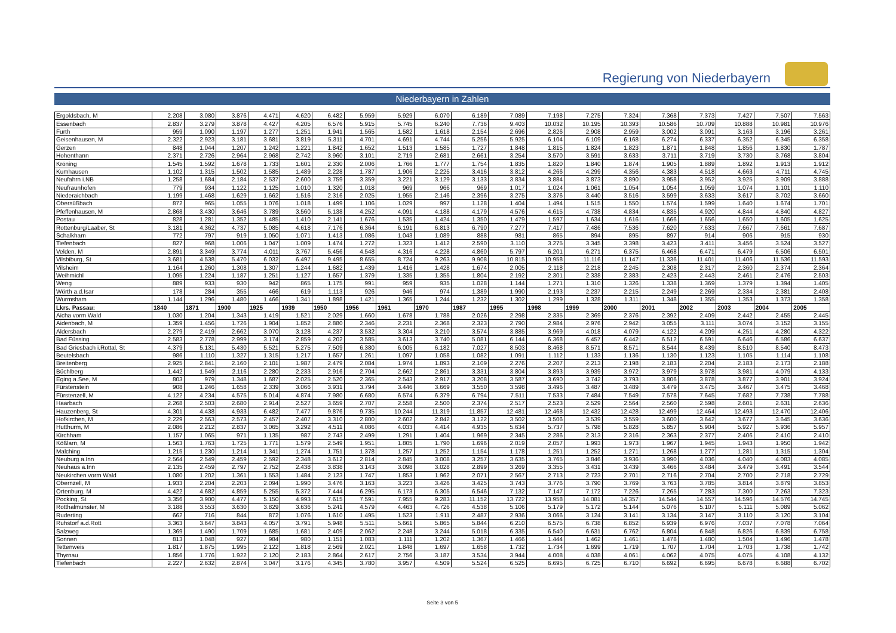Regierung von Niederbayern
Niederbayern in Zahlen
| Ergoldsbach, M | 2.208 | 3.080 | 3.876 | 4.471 | 4.620 | 6.482 | 5.959 | 5.929 | 6.070 | 6.189 | 7.089 | 7.198 | 7.275 | 7.324 | 7.368 | 7.373 | 7.427 | 7.507 | 7.563 |
| Essenbach | 2.837 | 3.279 | 3.878 | 4.427 | 4.205 | 6.576 | 5.915 | 5.745 | 6.240 | 7.736 | 9.403 | 10.032 | 10.195 | 10.393 | 10.586 | 10.709 | 10.888 | 10.981 | 10.976 |
| Furth | 959 | 1.090 | 1.197 | 1.277 | 1.251 | 1.941 | 1.565 | 1.582 | 1.618 | 2.154 | 2.696 | 2.826 | 2.908 | 2.959 | 3.002 | 3.091 | 3.163 | 3.196 | 3.261 |
| Geisenhausen, M | 2.322 | 2.923 | 3.181 | 3.681 | 3.819 | 5.311 | 4.701 | 4.691 | 4.744 | 5.256 | 5.925 | 6.104 | 6.109 | 6.168 | 6.274 | 6.337 | 6.352 | 6.345 | 6.358 |
| Gerzen | 848 | 1.044 | 1.207 | 1.242 | 1.221 | 1.842 | 1.652 | 1.513 | 1.585 | 1.727 | 1.848 | 1.815 | 1.824 | 1.823 | 1.871 | 1.848 | 1.856 | 1.830 | 1.787 |
| Hohenthann | 2.371 | 2.726 | 2.964 | 2.968 | 2.742 | 3.960 | 3.101 | 2.719 | 2.681 | 2.661 | 3.254 | 3.570 | 3.591 | 3.633 | 3.711 | 3.719 | 3.730 | 3.768 | 3.804 |
| Kröning | 1.545 | 1.592 | 1.678 | 1.733 | 1.601 | 2.330 | 2.006 | 1.766 | 1.777 | 1.754 | 1.835 | 1.820 | 1.840 | 1.874 | 1.905 | 1.889 | 1.892 | 1.913 | 1.912 |
| Kumhausen | 1.102 | 1.315 | 1.502 | 1.585 | 1.489 | 2.228 | 1.787 | 1.906 | 2.225 | 3.416 | 3.812 | 4.266 | 4.299 | 4.356 | 4.383 | 4.518 | 4.663 | 4.711 | 4.745 |
| Neufahrn i.NB | 1.258 | 1.684 | 2.184 | 2.537 | 2.600 | 3.759 | 3.359 | 3.221 | 3.129 | 3.133 | 3.834 | 3.884 | 3.873 | 3.890 | 3.958 | 3.952 | 3.925 | 3.909 | 3.888 |
| Neufraunhofen | 779 | 934 | 1.122 | 1.125 | 1.010 | 1.320 | 1.018 | 969 | 966 | 969 | 1.017 | 1.024 | 1.061 | 1.054 | 1.054 | 1.059 | 1.074 | 1.101 | 1.110 |
| Niederaichbach | 1.199 | 1.468 | 1.629 | 1.662 | 1.516 | 2.316 | 2.025 | 1.955 | 2.146 | 2.396 | 3.275 | 3.376 | 3.440 | 3.516 | 3.599 | 3.633 | 3.617 | 3.702 | 3.660 |
| Obersüßbach | 872 | 965 | 1.055 | 1.076 | 1.018 | 1.499 | 1.106 | 1.029 | 997 | 1.128 | 1.404 | 1.494 | 1.515 | 1.550 | 1.574 | 1.599 | 1.640 | 1.674 | 1.701 |
| Pfeffenhausen, M | 2.868 | 3.430 | 3.646 | 3.789 | 3.560 | 5.138 | 4.252 | 4.091 | 4.188 | 4.179 | 4.576 | 4.615 | 4.738 | 4.834 | 4.835 | 4.920 | 4.844 | 4.840 | 4.827 |
| Postau | 828 | 1.281 | 1.352 | 1.485 | 1.410 | 2.141 | 1.676 | 1.535 | 1.424 | 1.350 | 1.479 | 1.597 | 1.634 | 1.616 | 1.666 | 1.656 | 1.650 | 1.605 | 1.625 |
| Rottenburg/Laaber, St | 3.181 | 4.362 | 4.737 | 5.085 | 4.618 | 7.176 | 6.364 | 6.191 | 6.813 | 6.790 | 7.277 | 7.417 | 7.486 | 7.536 | 7.620 | 7.633 | 7.667 | 7.661 | 7.687 |
| Schalkham | 772 | 797 | 919 | 1.050 | 1.071 | 1.413 | 1.086 | 1.043 | 1.089 | 888 | 981 | 865 | 894 | 895 | 897 | 914 | 906 | 915 | 930 |
| Tiefenbach | 827 | 968 | 1.006 | 1.047 | 1.009 | 1.474 | 1.272 | 1.323 | 1.412 | 2.590 | 3.110 | 3.275 | 3.345 | 3.398 | 3.423 | 3.411 | 3.456 | 3.524 | 3.527 |
| Velden, M | 2.891 | 3.349 | 3.774 | 4.011 | 3.767 | 5.456 | 4.548 | 4.316 | 4.228 | 4.860 | 5.797 | 6.201 | 6.271 | 6.375 | 6.468 | 6.471 | 6.479 | 6.506 | 6.501 |
| Vilsbiburg, St | 3.681 | 4.538 | 5.470 | 6.032 | 6.497 | 9.495 | 8.655 | 8.724 | 9.263 | 9.908 | 10.815 | 10.958 | 11.116 | 11.147 | 11.336 | 11.401 | 11.406 | 11.536 | 11.593 |
| Vilsheim | 1.164 | 1.260 | 1.308 | 1.307 | 1.244 | 1.682 | 1.439 | 1.416 | 1.428 | 1.674 | 2.005 | 2.118 | 2.218 | 2.245 | 2.308 | 2.317 | 2.360 | 2.374 | 2.364 |
| Weihmichl | 1.095 | 1.224 | 1.187 | 1.251 | 1.127 | 1.657 | 1.379 | 1.335 | 1.355 | 1.804 | 2.192 | 2.301 | 2.338 | 2.383 | 2.423 | 2.443 | 2.461 | 2.476 | 2.503 |
| Weng | 889 | 933 | 930 | 942 | 865 | 1.175 | 991 | 959 | 935 | 1.028 | 1.144 | 1.271 | 1.310 | 1.326 | 1.338 | 1.369 | 1.379 | 1.394 | 1.405 |
| Wörth a.d.Isar | 178 | 284 | 355 | 466 | 619 | 1.113 | 926 | 946 | 974 | 1.389 | 1.990 | 2.193 | 2.237 | 2.215 | 2.249 | 2.269 | 2.334 | 2.381 | 2.408 |
| Wurmsham | 1.144 | 1.296 | 1.480 | 1.466 | 1.341 | 1.898 | 1.421 | 1.365 | 1.244 | 1.232 | 1.302 | 1.299 | 1.328 | 1.311 | 1.348 | 1.355 | 1.353 | 1.373 | 1.358 |
| Lkrs. Passau: | 1840 | 1871 | 1900 | 1925 | 1939 | 1950 | 1956 | 1961 | 1970 | 1987 | 1995 | 1998 | 1999 | 2000 | 2001 | 2002 | 2003 | 2004 | 2005 |
| Aicha vorm Wald | 1.030 | 1.204 | 1.343 | 1.419 | 1.521 | 2.029 | 1.660 | 1.678 | 1.788 | 2.026 | 2.298 | 2.335 | 2.369 | 2.376 | 2.392 | 2.409 | 2.442 | 2.455 | 2.445 |
| Aidenbach, M | 1.359 | 1.456 | 1.726 | 1.904 | 1.852 | 2.880 | 2.346 | 2.231 | 2.368 | 2.323 | 2.790 | 2.984 | 2.976 | 2.942 | 3.055 | 3.111 | 3.074 | 3.152 | 3.155 |
| Aldersbach | 2.279 | 2.419 | 2.662 | 3.070 | 3.128 | 4.237 | 3.532 | 3.304 | 3.210 | 3.574 | 3.885 | 3.969 | 4.018 | 4.079 | 4.122 | 4.209 | 4.251 | 4.280 | 4.322 |
| Bad Füssing | 2.583 | 2.778 | 2.999 | 3.174 | 2.859 | 4.202 | 3.585 | 3.613 | 3.740 | 5.081 | 6.144 | 6.368 | 6.457 | 6.442 | 6.512 | 6.591 | 6.646 | 6.586 | 6.637 |
| Bad Griesbach i.Rottal, St | 4.379 | 5.131 | 5.430 | 5.521 | 5.275 | 7.509 | 6.380 | 6.005 | 6.182 | 7.027 | 8.503 | 8.468 | 8.571 | 8.571 | 8.544 | 8.439 | 8.510 | 8.540 | 8.473 |
| Beutelsbach | 986 | 1.110 | 1.327 | 1.315 | 1.217 | 1.657 | 1.261 | 1.097 | 1.058 | 1.082 | 1.091 | 1.112 | 1.133 | 1.136 | 1.130 | 1.123 | 1.105 | 1.114 | 1.108 |
| Breitenberg | 2.925 | 2.841 | 2.160 | 2.101 | 1.987 | 2.479 | 2.084 | 1.974 | 1.893 | 2.109 | 2.276 | 2.207 | 2.213 | 2.198 | 2.183 | 2.204 | 2.183 | 2.173 | 2.188 |
| Büchlberg | 1.442 | 1.549 | 2.116 | 2.280 | 2.233 | 2.916 | 2.704 | 2.662 | 2.861 | 3.331 | 3.804 | 3.893 | 3.939 | 3.972 | 3.979 | 3.978 | 3.981 | 4.079 | 4.133 |
| Eging a.See, M | 803 | 979 | 1.348 | 1.687 | 2.025 | 2.520 | 2.365 | 2.543 | 2.917 | 3.208 | 3.587 | 3.690 | 3.742 | 3.793 | 3.806 | 3.878 | 3.877 | 3.901 | 3.924 |
| Fürstenstein | 908 | 1.246 | 1.658 | 2.339 | 3.066 | 3.931 | 3.794 | 3.446 | 3.669 | 3.550 | 3.598 | 3.496 | 3.487 | 3.489 | 3.479 | 3.475 | 3.467 | 3.475 | 3.468 |
| Fürstenzell, M | 4.122 | 4.234 | 4.575 | 5.014 | 4.874 | 7.980 | 6.680 | 6.574 | 6.379 | 6.794 | 7.511 | 7.533 | 7.484 | 7.549 | 7.578 | 7.645 | 7.682 | 7.738 | 7.788 |
| Haarbach | 2.268 | 2.503 | 2.680 | 2.914 | 2.527 | 3.659 | 2.707 | 2.558 | 2.500 | 2.374 | 2.517 | 2.523 | 2.529 | 2.564 | 2.560 | 2.598 | 2.601 | 2.631 | 2.636 |
| Hauzenberg, St | 4.301 | 4.438 | 4.933 | 6.482 | 7.477 | 9.876 | 9.735 | 10.244 | 11.319 | 11.857 | 12.481 | 12.468 | 12.432 | 12.428 | 12.499 | 12.464 | 12.493 | 12.470 | 12.406 |
| Hofkirchen, M | 2.229 | 2.563 | 2.573 | 2.457 | 2.407 | 3.310 | 2.800 | 2.602 | 2.842 | 3.122 | 3.502 | 3.506 | 3.539 | 3.559 | 3.600 | 3.642 | 3.677 | 3.645 | 3.636 |
| Hutthurm, M | 2.086 | 2.212 | 2.837 | 3.065 | 3.292 | 4.511 | 4.086 | 4.033 | 4.414 | 4.935 | 5.634 | 5.737 | 5.798 | 5.828 | 5.857 | 5.904 | 5.927 | 5.936 | 5.957 |
| Kirchham | 1.157 | 1.065 | 971 | 1.135 | 987 | 2.743 | 2.499 | 1.291 | 1.404 | 1.969 | 2.345 | 2.286 | 2.313 | 2.316 | 2.363 | 2.377 | 2.406 | 2.410 | 2.410 |
| Kößlarn, M | 1.563 | 1.763 | 1.725 | 1.771 | 1.579 | 2.549 | 1.951 | 1.805 | 1.790 | 1.696 | 2.019 | 2.057 | 1.993 | 1.973 | 1.967 | 1.945 | 1.943 | 1.950 | 1.942 |
| Malching | 1.215 | 1.230 | 1.214 | 1.341 | 1.274 | 1.751 | 1.378 | 1.257 | 1.252 | 1.154 | 1.178 | 1.251 | 1.252 | 1.271 | 1.268 | 1.277 | 1.281 | 1.315 | 1.304 |
| Neuburg a.Inn | 2.564 | 2.549 | 2.459 | 2.592 | 2.348 | 3.612 | 2.814 | 2.845 | 3.008 | 3.257 | 3.635 | 3.765 | 3.846 | 3.936 | 3.990 | 4.036 | 4.040 | 4.083 | 4.085 |
| Neuhaus a.Inn | 2.135 | 2.459 | 2.797 | 2.752 | 2.438 | 3.838 | 3.143 | 3.098 | 3.028 | 2.899 | 3.269 | 3.355 | 3.431 | 3.439 | 3.466 | 3.484 | 3.479 | 3.491 | 3.544 |
| Neukirchen vorm Wald | 1.080 | 1.202 | 1.361 | 1.553 | 1.484 | 2.123 | 1.747 | 1.853 | 1.962 | 2.071 | 2.567 | 2.713 | 2.723 | 2.701 | 2.716 | 2.704 | 2.700 | 2.718 | 2.729 |
| Obernzell, M | 1.933 | 2.204 | 2.203 | 2.094 | 1.990 | 3.476 | 3.163 | 3.223 | 3.426 | 3.425 | 3.743 | 3.776 | 3.790 | 3.769 | 3.763 | 3.785 | 3.814 | 3.879 | 3.853 |
| Ortenburg, M | 4.422 | 4.682 | 4.859 | 5.255 | 5.372 | 7.444 | 6.295 | 6.173 | 6.305 | 6.546 | 7.132 | 7.147 | 7.172 | 7.226 | 7.265 | 7.283 | 7.300 | 7.263 | 7.323 |
| Pocking, St | 3.356 | 3.900 | 4.477 | 5.150 | 4.993 | 7.615 | 7.591 | 7.955 | 9.283 | 11.152 | 13.722 | 13.958 | 14.081 | 14.357 | 14.544 | 14.557 | 14.596 | 14.576 | 14.745 |
| Rotthalmünster, M | 3.188 | 3.553 | 3.630 | 3.829 | 3.636 | 5.241 | 4.579 | 4.463 | 4.726 | 4.538 | 5.106 | 5.179 | 5.172 | 5.144 | 5.076 | 5.107 | 5.111 | 5.089 | 5.062 |
| Ruderting | 662 | 716 | 844 | 872 | 1.076 | 1.610 | 1.495 | 1.523 | 1.911 | 2.487 | 2.936 | 3.066 | 3.124 | 3.141 | 3.134 | 3.147 | 3.110 | 3.120 | 3.104 |
| Ruhstorf a.d.Rott | 3.363 | 3.647 | 3.843 | 4.057 | 3.791 | 5.948 | 5.511 | 5.661 | 5.865 | 5.844 | 6.210 | 6.575 | 6.738 | 6.852 | 6.939 | 6.976 | 7.037 | 7.078 | 7.064 |
| Salzweg | 1.369 | 1.490 | 1.709 | 1.685 | 1.681 | 2.409 | 2.062 | 2.248 | 3.244 | 5.018 | 6.335 | 6.540 | 6.631 | 6.762 | 6.804 | 6.848 | 6.826 | 6.839 | 6.758 |
| Sonnen | 813 | 1.048 | 927 | 984 | 980 | 1.151 | 1.083 | 1.111 | 1.202 | 1.367 | 1.466 | 1.444 | 1.462 | 1.461 | 1.478 | 1.480 | 1.504 | 1.496 | 1.478 |
| Tettenweis | 1.817 | 1.875 | 1.995 | 2.122 | 1.818 | 2.569 | 2.021 | 1.848 | 1.697 | 1.658 | 1.732 | 1.734 | 1.699 | 1.719 | 1.707 | 1.704 | 1.703 | 1.738 | 1.742 |
| Thyrnau | 1.856 | 1.776 | 1.922 | 2.120 | 2.183 | 2.864 | 2.617 | 2.756 | 3.187 | 3.534 | 3.944 | 4.008 | 4.038 | 4.061 | 4.062 | 4.075 | 4.075 | 4.108 | 4.132 |
| Tiefenbach | 2.227 | 2.632 | 2.874 | 3.047 | 3.176 | 4.345 | 3.780 | 3.957 | 4.509 | 5.524 | 6.525 | 6.695 | 6.725 | 6.710 | 6.692 | 6.695 | 6.678 | 6.688 | 6.702 |
Seite 3 von 5